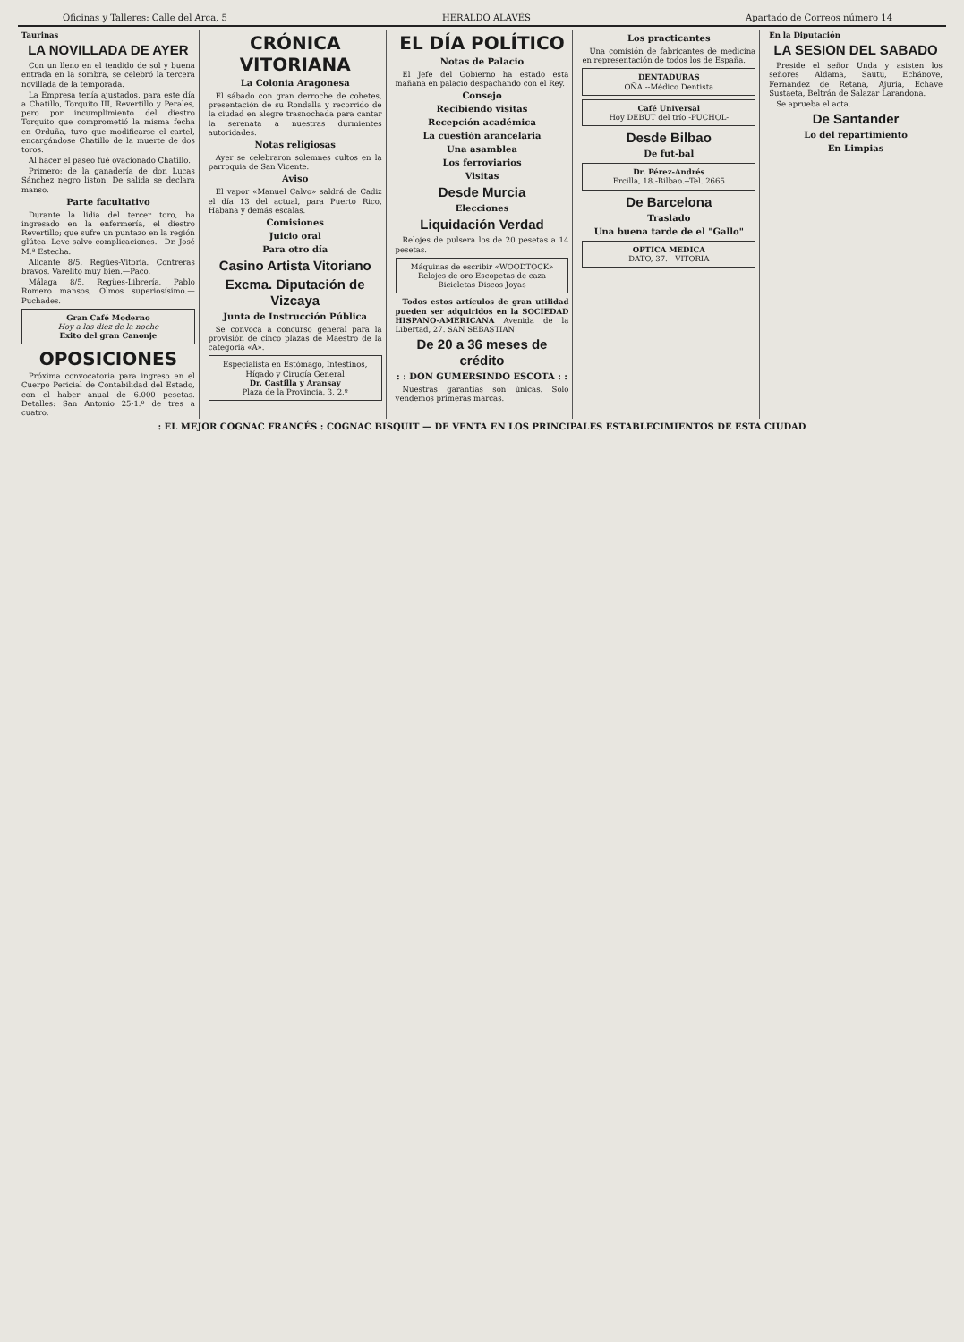Oficinas y Talleres: Calle del Arca, 5 HERALDO ALAVÉS Apartado de Correos número 14
Taurinas
LA NOVILLADA DE AYER
Con un lleno en el tendido de sol y buena entrada en la sombra, se celebró la tercera novillada de la temporada.
La Empresa tenía ajustados, para este día a Chatillo, Torquito III, Revertillo y Perales, pero por incumplimiento del diestro Torquito que comprometió la misma fecha en Orduña, tuvo que modificarse el cartel, encargándose Chatillo de la muerte de dos toros.
Al hacer el paseo fué ovacionado Chatillo.
Primero: de la ganadería de don Lucas Sánchez negro liston. De salida se declara manso.
Parte facultativo
Durante la lidia del tercer toro, ha ingresado en la enfermería, el diestro Revertillo; que sufre un puntazo en la región glútea. Leve salvo complicaciones.—Dr. José M.ª Estecha.
Alicante 8/5. Regües-Vitoria. Contreras bravos. Varelito muy bien.—Paco.
Málaga 8/5. Regües-Librería. Pablo Romero mansos, Olmos superiosísimo.—Puchades.
Gran Café Moderno
Hoy a las diez de la noche
Exito del gran Canonje
OPOSICIONES
Próxima convocatoria para ingreso en el Cuerpo Pericial de Contabilidad del Estado, con el haber anual de 6.000 pesetas. Detalles: San Antonio 25-1.º de tres a cuatro.
CRÓNICA VITORIANA
La Colonia Aragonesa
El sábado con gran derroche de cohetes, presentación de su Rondalla y recorrido de la ciudad en alegre trasnochada para cantar la serenata a nuestras durmientes autoridades.
Notas religiosas
Ayer se celebraron solemnes cultos en la parroquia de San Vicente.
Aviso
El vapor «Manuel Calvo» saldrá de Cadiz el día 13 del actual, para Puerto Rico, Habana y demás escalas.
Comisiones
Juicio oral
Para otro día
Casino Artista Vitoriano
Excma. Diputación de Vizcaya
Junta de Instrucción Pública
Se convoca a concurso general para la provisión de cinco plazas de Maestro de la categoría «A».
Especialista en Estómago, Intestinos, Hígado y Cirugía General
Dr. Castilla y Aransay
Plaza de la Provincia, 3, 2.º
EL DÍA POLÍTICO
Notas de Palacio
El Jefe del Gobierno ha estado esta mañana en palacio despachando con el Rey.
Consejo
Recibiendo visitas
Recepción académica
La cuestión arancelaria
Una asamblea
Los ferroviarios
Visitas
Desde Murcia
Elecciones
Liquidación Verdad
Relojes de pulsera los de 20 pesetas a 14 pesetas.
Máquinas de escribir «WOODTOCK» Relojes de oro Escopetas de caza Bicicletas Discos Joyas
Todos estos artículos de gran utilidad pueden ser adquiridos en la SOCIEDAD HISPANO-AMERICANA Avenida de la Libertad, 27. SAN SEBASTIAN
De 20 a 36 meses de crédito
: : DON GUMERSINDO ESCOTA : :
Nuestras garantías son únicas. Solo vendemos primeras marcas.
Los practicantes
Una comisión de fabricantes de medicina en representación de todos los de España.
DENTADURAS
OÑA.--Médico Dentista
Café Universal
Hoy DEBUT del trío -PUCHOL-
Desde Bilbao
De fut-bal
Dr. Pérez-Andrés
Ercilla, 18.-Bilbao.--Tel. 2665
De Barcelona
Traslado
Una buena tarde de el "Gallo"
OPTICA MEDICA
DATO, 37.—VITORIA
En la Diputación
LA SESION DEL SABADO
Preside el señor Unda y asisten los señores Aldama, Sautu, Echánove, Fernández de Retana, Ajuria, Echave Sustaeta, Beltrán de Salazar Larandona.
Se aprueba el acta.
De Santander
Lo del repartimiento
En Limpias
: EL MEJOR COGNAC FRANCÉS : COGNAC BISQUIT — DE VENTA EN LOS PRINCIPALES ESTABLECIMIENTOS DE ESTA CIUDAD